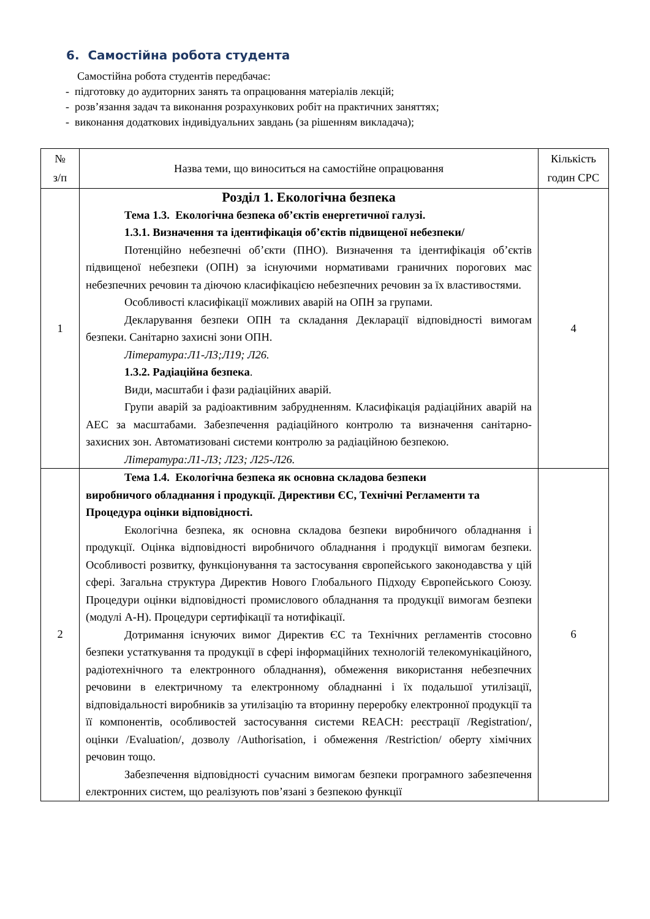6. Самостійна робота студента
Самостійна робота студентів передбачає:
- підготовку до аудиторних занять та опрацювання матеріалів лекцій;
- розв’язання задач та виконання розрахункових робіт на практичних заняттях;
- виконання додаткових індивідуальних завдань (за рішенням викладача);
| № з/п | Назва теми, що виноситься на самостійне опрацювання | Кількість годин СРС |
| --- | --- | --- |
| 1 | Розділ 1. Екологічна безпека Тема 1.3. Екологічна безпека об’єктів енергетичної галузі. 1.3.1. Визначення та ідентифікація об’єктів підвищеної небезпеки/ Потенційно небезпечні об’єкти (ПНО). Визначення та ідентифікація об’єктів підвищеної небезпеки (ОПН) за існуючими нормативами граничних порогових мас небезпечних речовин та діючою класифікацією небезпечних речовин за їх властивостями. Особливості класифікації можливих аварій на ОПН за групами. Декларування безпеки ОПН та складання Декларації відповідності вимогам безпеки. Санітарно захисні зони ОПН. Література:Л1-Л3;Л19; Л26. 1.3.2. Радіаційна безпека . Види, масштаби і фази радіаційних аварій. Групи аварій за радіоактивним забрудненням. Класифікація радіаційних аварій на АЕС за масштабами. Забезпечення радіаційного контролю та визначення санітарно-захисних зон. Автоматизовані системи контролю за радіаційною безпекою. Література:Л1-Л3; Л23; Л25-Л26. | 4 |
| 2 | Тема 1.4. Екологічна безпека як основна складова безпеки виробничого обладнання і продукції. Директиви ЄС, Технічні Регламенти та Процедура оцінки відповідності. Екологічна безпека, як основна складова безпеки виробничого обладнання і продукції. Оцінка відповідності виробничого обладнання і продукції вимогам безпеки. Особливості розвитку, функціонування та застосування європейського законодавства у цій сфері. Загальна структура Директив Нового Глобального Підходу Європейського Союзу. Процедури оцінки відповідності промислового обладнання та продукції вимогам безпеки (модулі А-Н). Процедури сертифікації та нотифікації. Дотримання існуючих вимог Директив ЄС та Технічних регламентів стосовно безпеки устаткування та продукції в сфері інформаційних технологій телекомунікаційного, радіотехнічного та електронного обладнання), обмеження використання небезпечних речовини в електричному та електронному обладнанні і їх подальшої утилізації, відповідальності виробників за утилізацію та вторинну переробку електронної продукції та її компонентів, особливостей застосування системи REACH: реєстрації /Registration/, оцінки /Evaluation/, дозволу /Authorisation, і обмеження /Restriction/ оберту хімічних речовин тощо. Забезпечення відповідності сучасним вимогам безпеки програмного забезпечення електронних систем, що реалізують пов’язані з безпекою функції | 6 |